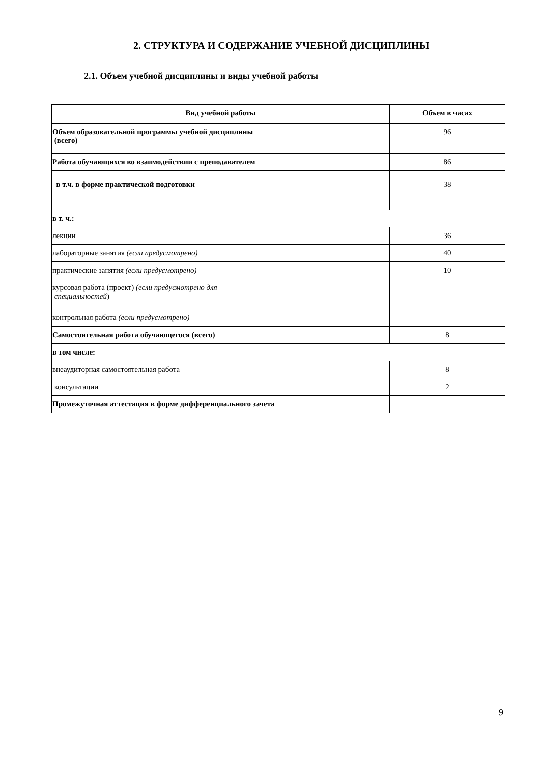2. СТРУКТУРА И СОДЕРЖАНИЕ УЧЕБНОЙ ДИСЦИПЛИНЫ
2.1. Объем учебной дисциплины и виды учебной работы
| Вид учебной работы | Объем в часах |
| --- | --- |
| Объем образовательной программы учебной дисциплины (всего) | 96 |
| Работа обучающихся во взаимодействии с преподавателем | 86 |
| в т.ч. в форме практической подготовки | 38 |
| в т. ч.: | |
| лекции | 36 |
| лабораторные занятия (если предусмотрено) | 40 |
| практические занятия (если предусмотрено) | 10 |
| курсовая работа (проект) (если предусмотрено для специальностей ) | |
| контрольная работа (если предусмотрено) | |
| Самостоятельная работа обучающегося (всего) | 8 |
| в том числе: | |
| внеаудиторная самостоятельная работа | 8 |
| консультации | 2 |
| Промежуточная аттестация в форме дифференциального зачета | |
9